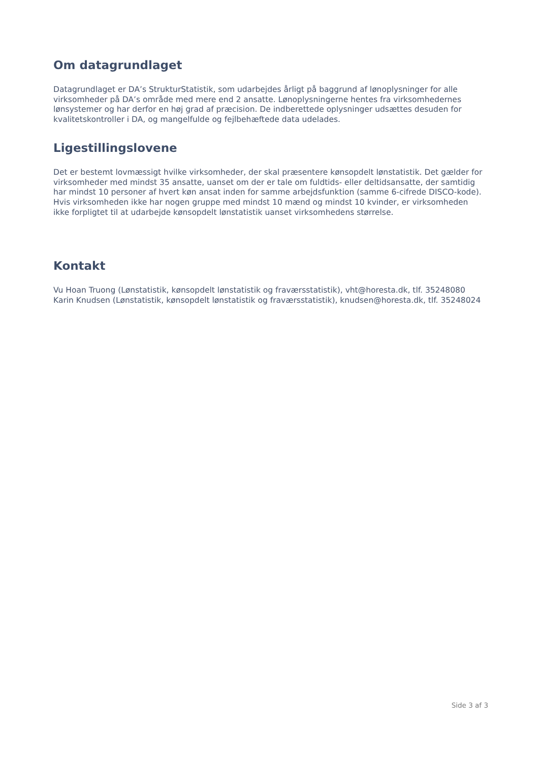Om datagrundlaget
Datagrundlaget er DA’s StrukturStatistik, som udarbejdes årligt på baggrund af lønoplysninger for alle virksomheder på DA’s område med mere end 2 ansatte. Lønoplysningerne hentes fra virksomhedernes lønsystemer og har derfor en høj grad af præcision. De indberettede oplysninger udsættes desuden for kvalitetskontroller i DA, og mangelfulde og fejlbehæftede data udelades.
Ligestillingslovene
Det er bestemt lovmæssigt hvilke virksomheder, der skal præsentere kønsopdelt lønstatistik. Det gælder for virksomheder med mindst 35 ansatte, uanset om der er tale om fuldtids- eller deltidsansatte, der samtidig har mindst 10 personer af hvert køn ansat inden for samme arbejdsfunktion (samme 6-cifrede DISCO-kode). Hvis virksomheden ikke har nogen gruppe med mindst 10 mænd og mindst 10 kvinder, er virksomheden ikke forpligtet til at udarbejde kønsopdelt lønstatistik uanset virksomhedens størrelse.
Kontakt
Vu Hoan Truong (Lønstatistik, kønsopdelt lønstatistik og fraværsstatistik), vht@horesta.dk, tlf. 35248080
Karin Knudsen (Lønstatistik, kønsopdelt lønstatistik og fraværsstatistik), knudsen@horesta.dk, tlf. 35248024
Side 3 af 3